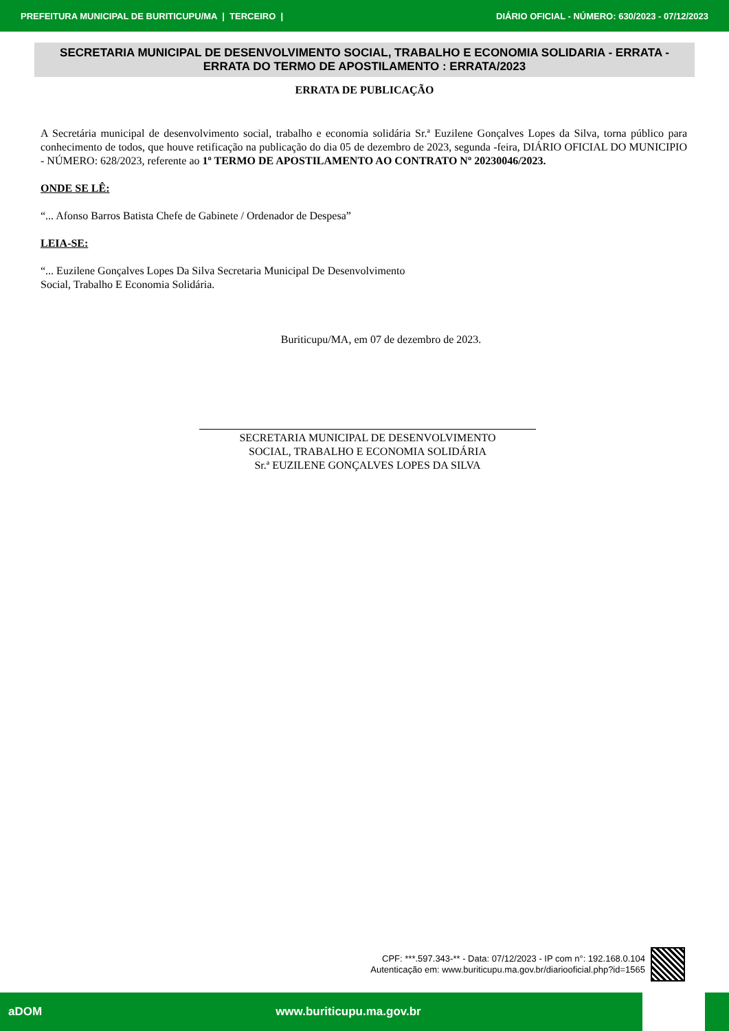PREFEITURA MUNICIPAL DE BURITICUPU/MA | TERCEIRO | DIÁRIO OFICIAL - NÚMERO: 630/2023 - 07/12/2023
SECRETARIA MUNICIPAL DE DESENVOLVIMENTO SOCIAL, TRABALHO E ECONOMIA SOLIDARIA - ERRATA - ERRATA DO TERMO DE APOSTILAMENTO : ERRATA/2023
ERRATA DE PUBLICAÇÃO
A Secretária municipal de desenvolvimento social, trabalho e economia solidária Sr.ª Euzilene Gonçalves Lopes da Silva, torna público para conhecimento de todos, que houve retificação na publicação do dia 05 de dezembro de 2023, segunda -feira, DIÁRIO OFICIAL DO MUNICIPIO - NÚMERO: 628/2023, referente ao 1º TERMO DE APOSTILAMENTO AO CONTRATO Nº 20230046/2023.
ONDE SE LÊ:
“... Afonso Barros Batista Chefe de Gabinete / Ordenador de Despesa”
LEIA-SE:
“... Euzilene Gonçalves Lopes Da Silva Secretaria Municipal De Desenvolvimento
Social, Trabalho E Economia Solidária.
Buriticupu/MA, em 07 de dezembro de 2023.
SECRETARIA MUNICIPAL DE DESENVOLVIMENTO
SOCIAL, TRABALHO E ECONOMIA SOLIDÁRIA
Sr.ª EUZILENE GONÇALVES LOPES DA SILVA
CPF: ***.597.343-** - Data: 07/12/2023 - IP com n°: 192.168.0.104
Autenticação em: www.buriticupu.ma.gov.br/diariooficial.php?id=1565
aDOM www.buriticupu.ma.gov.br